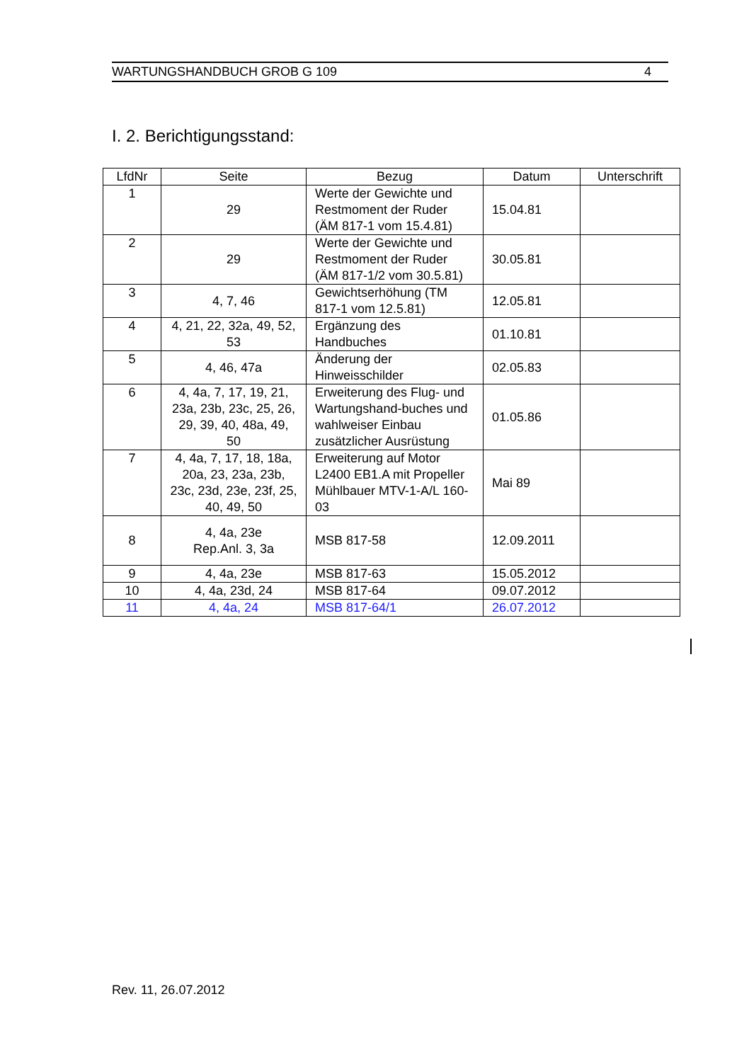WARTUNGSHANDBUCH GROB G 109 4
I. 2. Berichtigungsstand:
| LfdNr | Seite | Bezug | Datum | Unterschrift |
| --- | --- | --- | --- | --- |
| 1 | 29 | Werte der Gewichte und Restmoment der Ruder (ÄM 817-1 vom 15.4.81) | 15.04.81 | |
| 2 | 29 | Werte der Gewichte und Restmoment der Ruder (ÄM 817-1/2 vom 30.5.81) | 30.05.81 | |
| 3 | 4, 7, 46 | Gewichtserhöhung (TM 817-1 vom 12.5.81) | 12.05.81 | |
| 4 | 4, 21, 22, 32a, 49, 52, 53 | Ergänzung des Handbuches | 01.10.81 | |
| 5 | 4, 46, 47a | Änderung der Hinweisschilder | 02.05.83 | |
| 6 | 4, 4a, 7, 17, 19, 21, 23a, 23b, 23c, 25, 26, 29, 39, 40, 48a, 49, 50 | Erweiterung des Flug- und Wartungshand-buches und wahlweiser Einbau zusätzlicher Ausrüstung | 01.05.86 | |
| 7 | 4, 4a, 7, 17, 18, 18a, 20a, 23, 23a, 23b, 23c, 23d, 23e, 23f, 25, 40, 49, 50 | Erweiterung auf Motor L2400 EB1.A mit Propeller Mühlbauer MTV-1-A/L 160-03 | Mai 89 | |
| 8 | 4, 4a, 23e Rep.Anl. 3, 3a | MSB 817-58 | 12.09.2011 | |
| 9 | 4, 4a, 23e | MSB 817-63 | 15.05.2012 | |
| 10 | 4, 4a, 23d, 24 | MSB 817-64 | 09.07.2012 | |
| 11 | 4, 4a, 24 | MSB 817-64/1 | 26.07.2012 | |
Rev. 11, 26.07.2012